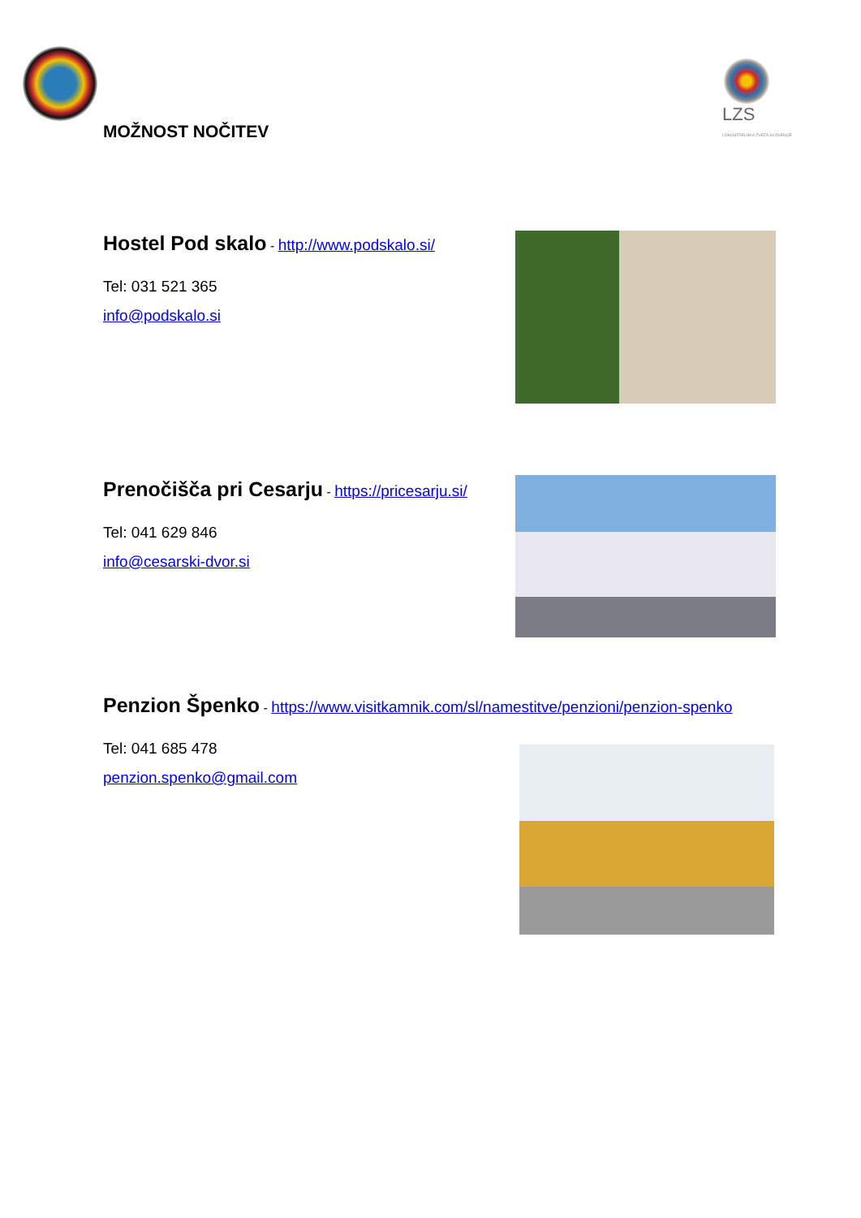LZS LOKOSTRELSKA ZVEZA SLOVENIJE
MOŽNOST NOČITEV
Hostel Pod skalo
- http://www.podskalo.si/
Tel: 031 521 365
info@podskalo.si
Prenočišča pri Cesarju
- https://pricesarju.si/
Tel: 041 629 846
info@cesarski-dvor.si
Penzion Špenko
- https://www.visitkamnik.com/sl/namestitve/penzioni/penzion-spenko
Tel: 041 685 478
penzion.spenko@gmail.com